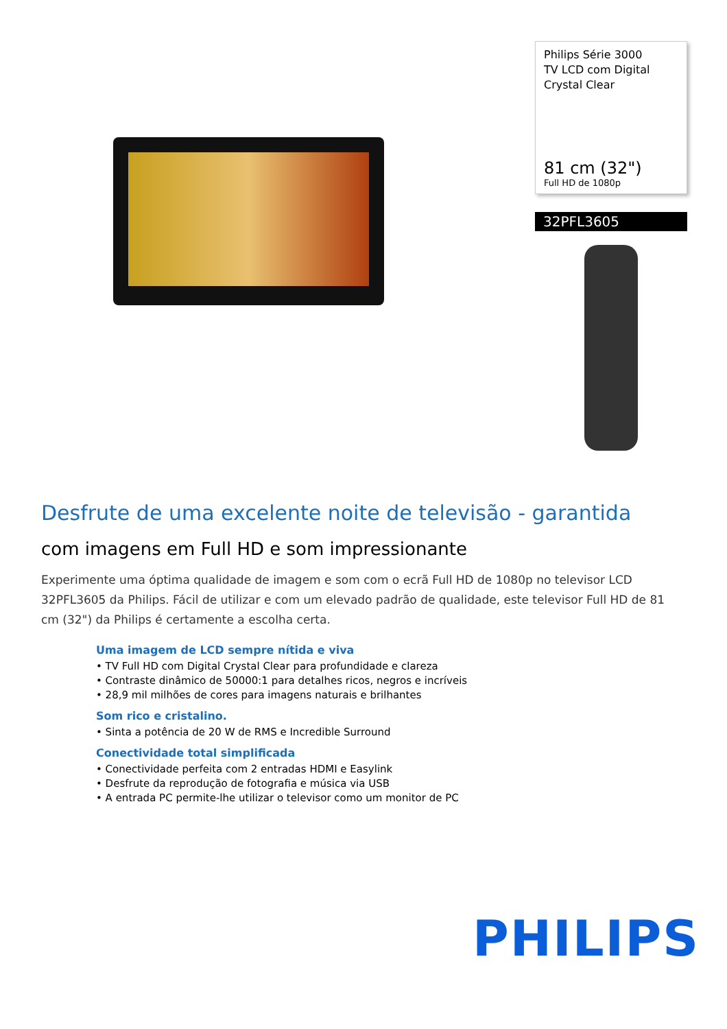Philips Série 3000
TV LCD com Digital
Crystal Clear
81 cm (32")
Full HD de 1080p
32PFL3605
Desfrute de uma excelente noite de televisão - garantida
com imagens em Full HD e som impressionante
Experimente uma óptima qualidade de imagem e som com o ecrã Full HD de 1080p no televisor LCD 32PFL3605 da Philips. Fácil de utilizar e com um elevado padrão de qualidade, este televisor Full HD de 81 cm (32") da Philips é certamente a escolha certa.
Uma imagem de LCD sempre nítida e viva
• TV Full HD com Digital Crystal Clear para profundidade e clareza
• Contraste dinâmico de 50000:1 para detalhes ricos, negros e incríveis
• 28,9 mil milhões de cores para imagens naturais e brilhantes
Som rico e cristalino.
• Sinta a potência de 20 W de RMS e Incredible Surround
Conectividade total simplificada
• Conectividade perfeita com 2 entradas HDMI e Easylink
• Desfrute da reprodução de fotografia e música via USB
• A entrada PC permite-lhe utilizar o televisor como um monitor de PC
PHILIPS